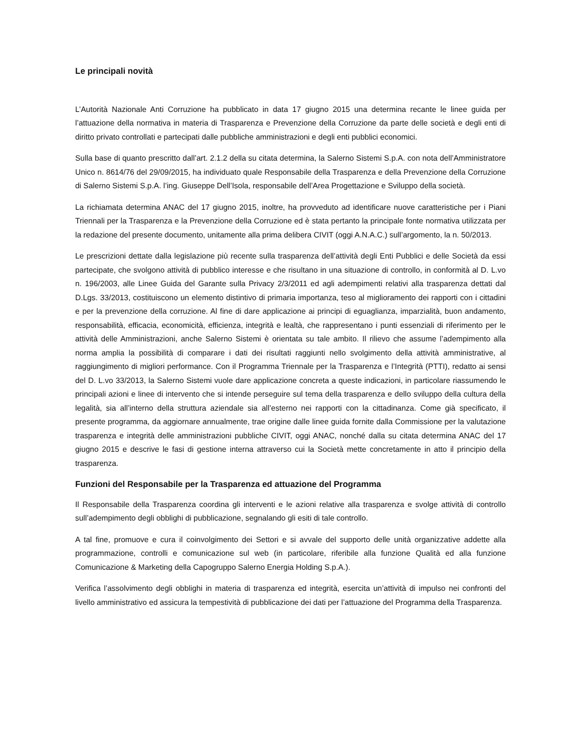Le principali novità
L’Autorità Nazionale Anti Corruzione ha pubblicato in data 17 giugno 2015 una determina recante le linee guida per l’attuazione della normativa in materia di Trasparenza e Prevenzione della Corruzione da parte delle società e degli enti di diritto privato controllati e partecipati dalle pubbliche amministrazioni e degli enti pubblici economici.
Sulla base di quanto prescritto dall’art. 2.1.2 della su citata determina, la Salerno Sistemi S.p.A. con nota dell’Amministratore Unico n. 8614/76 del 29/09/2015, ha individuato quale Responsabile della Trasparenza e della Prevenzione della Corruzione di Salerno Sistemi S.p.A. l’ing. Giuseppe Dell’Isola, responsabile dell’Area Progettazione e Sviluppo della società.
La richiamata determina ANAC del 17 giugno 2015, inoltre, ha provveduto ad identificare nuove caratteristiche per i Piani Triennali per la Trasparenza e la Prevenzione della Corruzione ed è stata pertanto la principale fonte normativa utilizzata per la redazione del presente documento, unitamente alla prima delibera CIVIT (oggi A.N.A.C.) sull’argomento, la n. 50/2013.
Le prescrizioni dettate dalla legislazione più recente sulla trasparenza dell’attività degli Enti Pubblici e delle Società da essi partecipate, che svolgono attività di pubblico interesse e che risultano in una situazione di controllo, in conformità al D. L.vo n. 196/2003, alle Linee Guida del Garante sulla Privacy 2/3/2011 ed agli adempimenti relativi alla trasparenza dettati dal D.Lgs. 33/2013, costituiscono un elemento distintivo di primaria importanza, teso al miglioramento dei rapporti con i cittadini e per la prevenzione della corruzione. Al fine di dare applicazione ai principi di eguaglianza, imparzialità, buon andamento, responsabilità, efficacia, economicità, efficienza, integrità e lealtà, che rappresentano i punti essenziali di riferimento per le attività delle Amministrazioni, anche Salerno Sistemi è orientata su tale ambito. Il rilievo che assume l’adempimento alla norma amplia la possibilità di comparare i dati dei risultati raggiunti nello svolgimento della attività amministrative, al raggiungimento di migliori performance. Con il Programma Triennale per la Trasparenza e l’Integrità (PTTI), redatto ai sensi del D. L.vo 33/2013, la Salerno Sistemi vuole dare applicazione concreta a queste indicazioni, in particolare riassumendo le principali azioni e linee di intervento che si intende perseguire sul tema della trasparenza e dello sviluppo della cultura della legalità, sia all’interno della struttura aziendale sia all’esterno nei rapporti con la cittadinanza. Come già specificato, il presente programma, da aggiornare annualmente, trae origine dalle linee guida fornite dalla Commissione per la valutazione trasparenza e integrità delle amministrazioni pubbliche CIVIT, oggi ANAC, nonché dalla su citata determina ANAC del 17 giugno 2015 e descrive le fasi di gestione interna attraverso cui la Società mette concretamente in atto il principio della trasparenza.
Funzioni del Responsabile per la Trasparenza ed attuazione del Programma
Il Responsabile della Trasparenza coordina gli interventi e le azioni relative alla trasparenza e svolge attività di controllo sull’adempimento degli obblighi di pubblicazione, segnalando gli esiti di tale controllo.
A tal fine, promuove e cura il coinvolgimento dei Settori e si avvale del supporto delle unità organizzative addette alla programmazione, controlli e comunicazione sul web (in particolare, riferibile alla funzione Qualità ed alla funzione Comunicazione & Marketing della Capogruppo Salerno Energia Holding S.p.A.).
Verifica l’assolvimento degli obblighi in materia di trasparenza ed integrità, esercita un’attività di impulso nei confronti del livello amministrativo ed assicura la tempestività di pubblicazione dei dati per l’attuazione del Programma della Trasparenza.